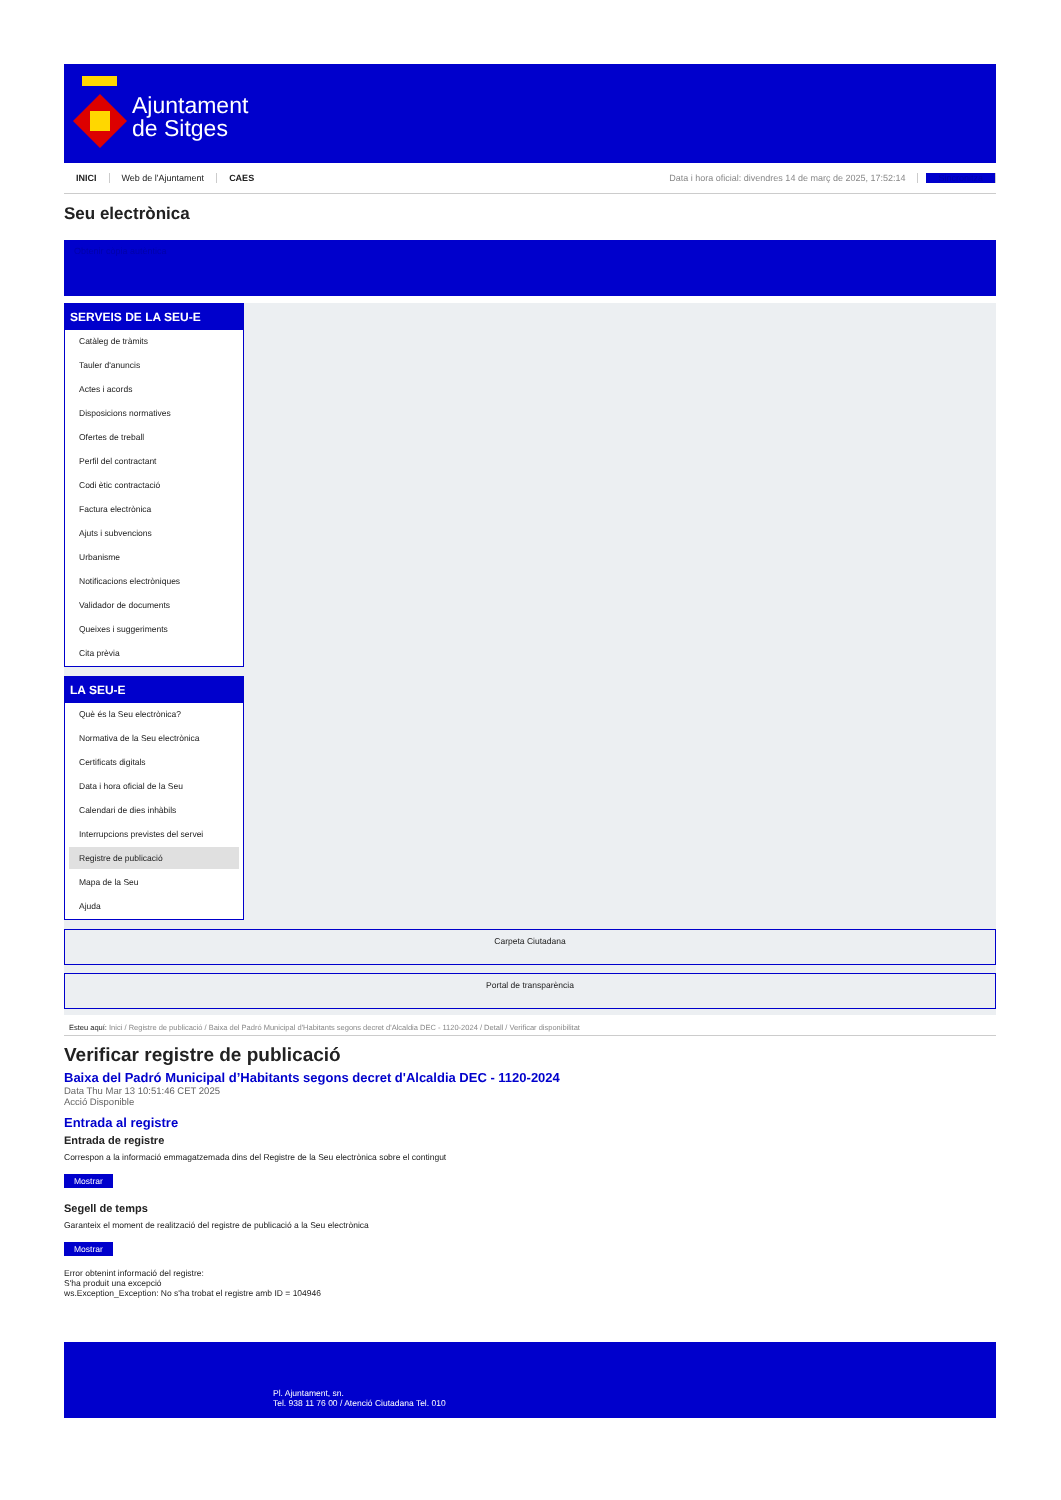Ajuntament
de Sitges
INICI Web de l'Ajuntament CAES Data i hora oficial: divendres 14 de març de 2025, 17:52:14 Sincronitza
Seu electrònica
Obtenir còpia autèntica
SERVEIS DE LA SEU-E
Catàleg de tràmits
Tauler d'anuncis
Actes i acords
Disposicions normatives
Ofertes de treball
Perfil del contractant
Codi ètic contractació
Factura electrònica
Ajuts i subvencions
Urbanisme
Notificacions electròniques
Validador de documents
Queixes i suggeriments
Cita prèvia
LA SEU-E
Què és la Seu electrònica?
Normativa de la Seu electrònica
Certificats digitals
Data i hora oficial de la Seu
Calendari de dies inhàbils
Interrupcions previstes del servei
Registre de publicació
Mapa de la Seu
Ajuda
Carpeta Ciutadana
Portal de transparència
Esteu aquí: Inici / Registre de publicació / Baixa del Padró Municipal d'Habitants segons decret d'Alcaldia DEC - 1120-2024 / Detall / Verificar disponibilitat
Verificar registre de publicació
Baixa del Padró Municipal d’Habitants segons decret d'Alcaldia DEC - 1120-2024
Data Thu Mar 13 10:51:46 CET 2025
Acció Disponible
Entrada al registre
Entrada de registre
Correspon a la informació emmagatzemada dins del Registre de la Seu electrònica sobre el contingut
Mostrar
Segell de temps
Garanteix el moment de realització del registre de publicació a la Seu electrònica
Mostrar
Error obtenint informació del registre:
S'ha produit una excepció
ws.Exception_Exception: No s'ha trobat el registre amb ID = 104946
Pl. Ajuntament, sn.
Tel. 938 11 76 00 / Atenció Ciutadana Tel. 010